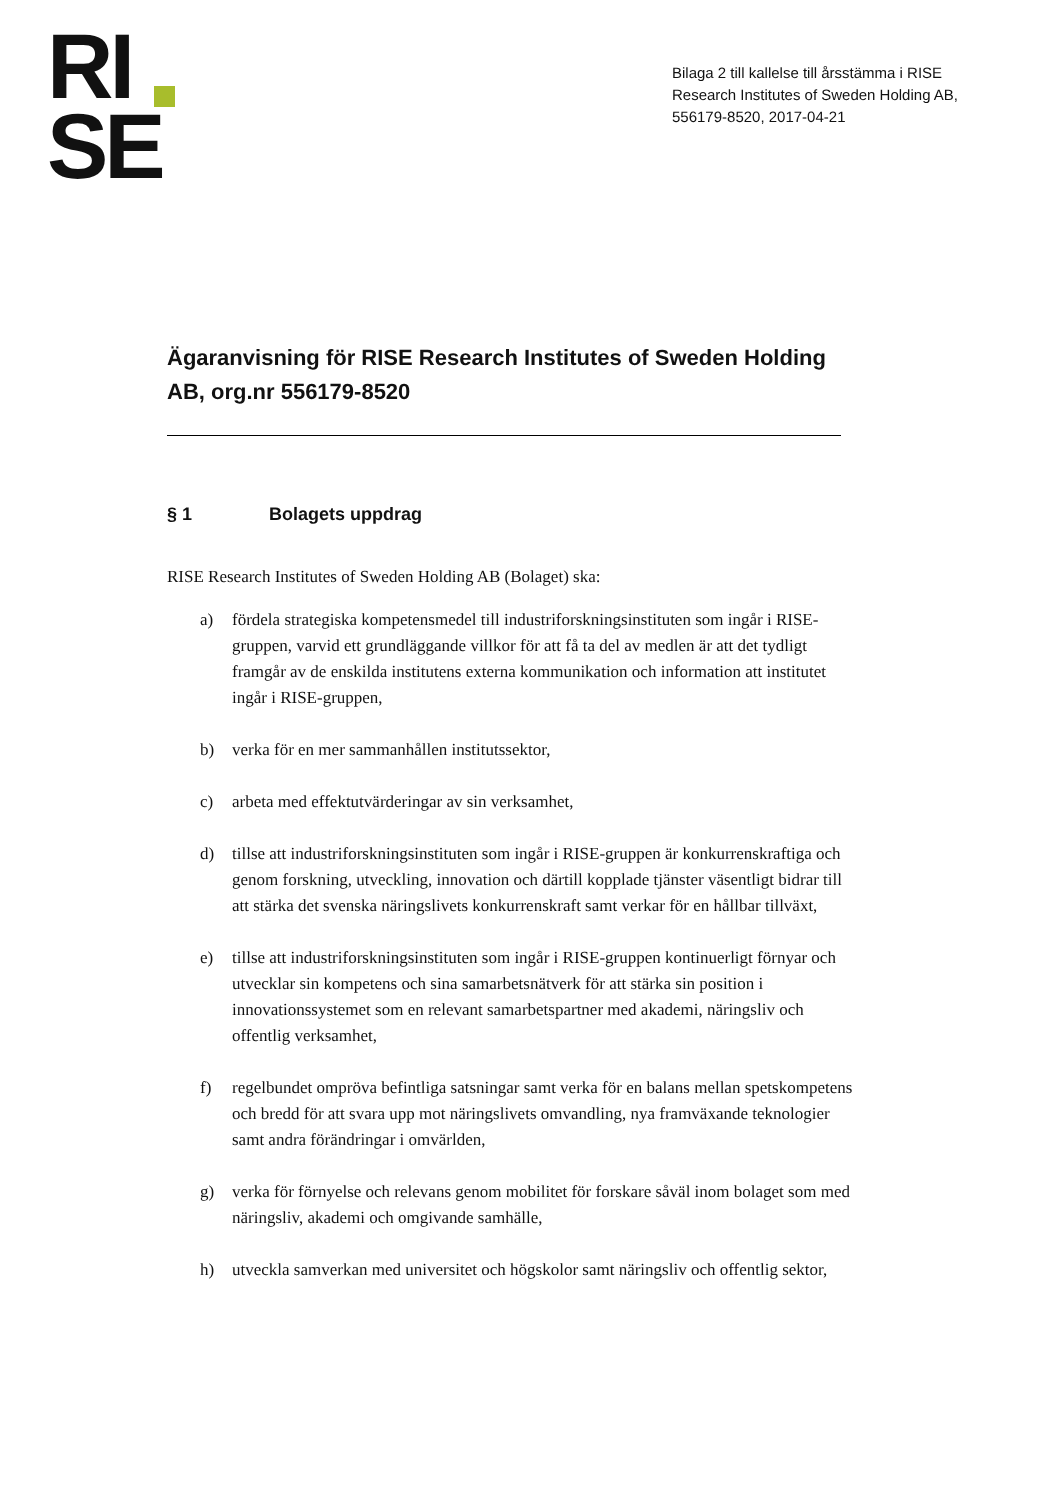RI
SE
Bilaga 2 till kallelse till årsstämma i RISE Research Institutes of Sweden Holding AB, 556179-8520, 2017-04-21
Ägaranvisning för RISE Research Institutes of Sweden Holding AB, org.nr 556179-8520
§ 1 Bolagets uppdrag
RISE Research Institutes of Sweden Holding AB (Bolaget) ska:
a) fördela strategiska kompetensmedel till industriforskningsinstituten som ingår i RISE-gruppen, varvid ett grundläggande villkor för att få ta del av medlen är att det tydligt framgår av de enskilda institutens externa kommunikation och information att institutet ingår i RISE-gruppen,
b) verka för en mer sammanhållen institutssektor,
c) arbeta med effektutvärderingar av sin verksamhet,
d) tillse att industriforskningsinstituten som ingår i RISE-gruppen är konkurrenskraftiga och genom forskning, utveckling, innovation och därtill kopplade tjänster väsentligt bidrar till att stärka det svenska näringslivets konkurrenskraft samt verkar för en hållbar tillväxt,
e) tillse att industriforskningsinstituten som ingår i RISE-gruppen kontinuerligt förnyar och utvecklar sin kompetens och sina samarbetsnätverk för att stärka sin position i innovationssystemet som en relevant samarbetspartner med akademi, näringsliv och offentlig verksamhet,
f) regelbundet ompröva befintliga satsningar samt verka för en balans mellan spetskompetens och bredd för att svara upp mot näringslivets omvandling, nya framväxande teknologier samt andra förändringar i omvärlden,
g) verka för förnyelse och relevans genom mobilitet för forskare såväl inom bolaget som med näringsliv, akademi och omgivande samhälle,
h) utveckla samverkan med universitet och högskolor samt näringsliv och offentlig sektor,